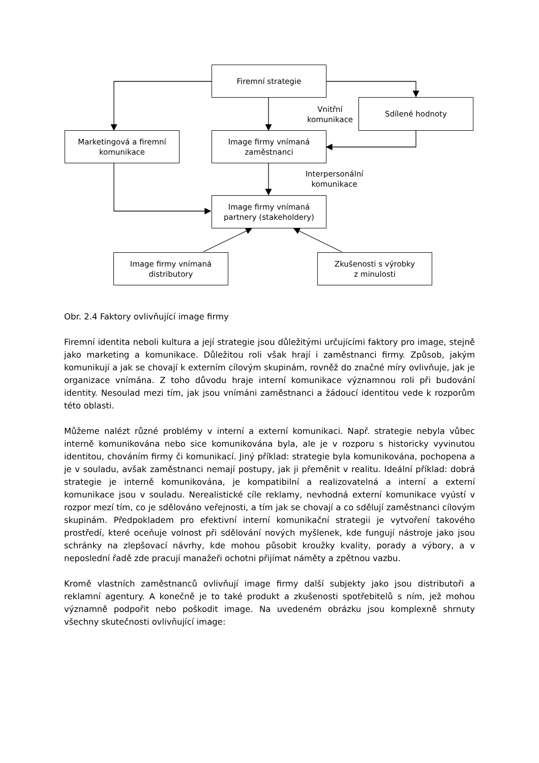Firemní strategie
Sdílené hodnoty
Vnitřní
komunikace
Marketingová a firemní
komunikace
Image firmy vnímaná
zaměstnanci
Interpersonální
komunikace
Image firmy vnímaná
partnery (stakeholdery)
Image firmy vnímaná
distributory
Zkušenosti s výrobky
z minulosti
Obr. 2.4 Faktory ovlivňující image firmy
Firemní identita neboli kultura a její strategie jsou důležitými určujícími faktory pro image, stejně jako marketing a komunikace. Důležitou roli však hrají i zaměstnanci firmy. Způsob, jakým komunikují a jak se chovají k externím cílovým skupinám, rovněž do značné míry ovlivňuje, jak je organizace vnímána. Z toho důvodu hraje interní komunikace významnou roli při budování identity. Nesoulad mezi tím, jak jsou vnímáni zaměstnanci a žádoucí identitou vede k rozporům této oblasti.
Můžeme nalézt různé problémy v interní a externí komunikaci. Např. strategie nebyla vůbec interně komunikována nebo sice komunikována byla, ale je v rozporu s historicky vyvinutou identitou, chováním firmy či komunikací. Jiný příklad: strategie byla komunikována, pochopena a je v souladu, avšak zaměstnanci nemají postupy, jak ji přeměnit v realitu. Ideální příklad: dobrá strategie je interně komunikována, je kompatibilní a realizovatelná a interní a externí komunikace jsou v souladu. Nerealistické cíle reklamy, nevhodná externí komunikace vyústí v rozpor mezí tím, co je sdělováno veřejnosti, a tím jak se chovají a co sdělují zaměstnanci cílovým skupinám. Předpokladem pro efektivní interní komunikační strategii je vytvoření takového prostředí, které oceňuje volnost při sdělování nových myšlenek, kde fungují nástroje jako jsou schránky na zlepšovací návrhy, kde mohou působit kroužky kvality, porady a výbory, a v neposlední řadě zde pracují manažeři ochotni přijímat náměty a zpětnou vazbu.
Kromě vlastních zaměstnanců ovlivňují image firmy další subjekty jako jsou distributoři a reklamní agentury. A konečně je to také produkt a zkušenosti spotřebitelů s ním, jež mohou významně podpořit nebo poškodit image. Na uvedeném obrázku jsou komplexně shrnuty všechny skutečnosti ovlivňující image: